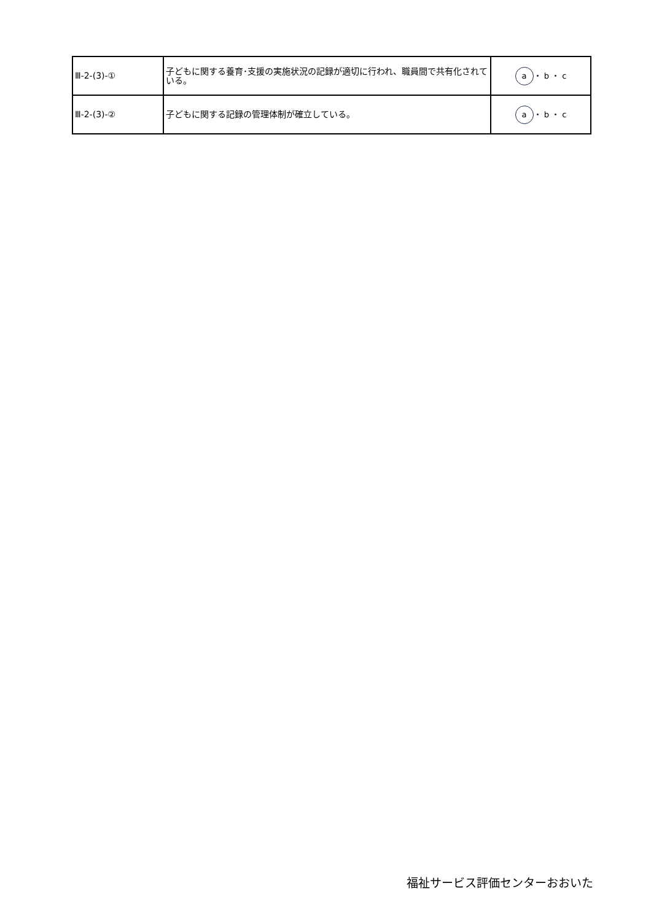| Ⅲ-2-(3)-① | 子どもに関する養育･支援の実施状況の記録が適切に行われ、職員間で共有化されている。 | a ・ b ・ c |
| Ⅲ-2-(3)-② | 子どもに関する記録の管理体制が確立している。 | a ・ b ・ c |
福祉サービス評価センターおおいた